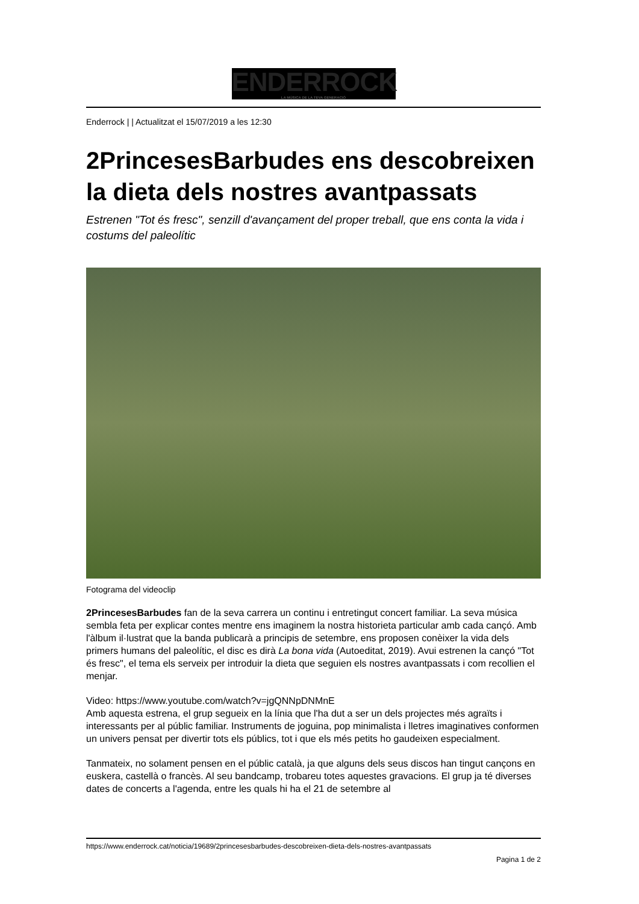ENDERROCK
LA MÚSICA DE LA TEVA GENERACIÓ
Enderrock | | Actualitzat el 15/07/2019 a les 12:30
2PrincesesBarbudes ens descobreixen la dieta dels nostres avantpassats
Estrenen "Tot és fresc", senzill d'avançament del proper treball, que ens conta la vida i costums del paleolític
Fotograma del videoclip
2PrincesesBarbudes fan de la seva carrera un continu i entretingut concert familiar. La seva música sembla feta per explicar contes mentre ens imaginem la nostra historieta particular amb cada cançó. Amb l'àlbum il·lustrat que la banda publicarà a principis de setembre, ens proposen conèixer la vida dels primers humans del paleolític, el disc es dirà La bona vida (Autoeditat, 2019). Avui estrenen la cançó "Tot és fresc", el tema els serveix per introduir la dieta que seguien els nostres avantpassats i com recollien el menjar.
Video: https://www.youtube.com/watch?v=jgQNNpDNMnE
Amb aquesta estrena, el grup segueix en la línia que l'ha dut a ser un dels projectes més agraïts i interessants per al públic familiar. Instruments de joguina, pop minimalista i lletres imaginatives conformen un univers pensat per divertir tots els públics, tot i que els més petits ho gaudeixen especialment.
Tanmateix, no solament pensen en el públic català, ja que alguns dels seus discos han tingut cançons en euskera, castellà o francès. Al seu bandcamp, trobareu totes aquestes gravacions. El grup ja té diverses dates de concerts a l'agenda, entre les quals hi ha el 21 de setembre al
https://www.enderrock.cat/noticia/19689/2princesesbarbudes-descobreixen-dieta-dels-nostres-avantpassats
Pagina 1 de 2